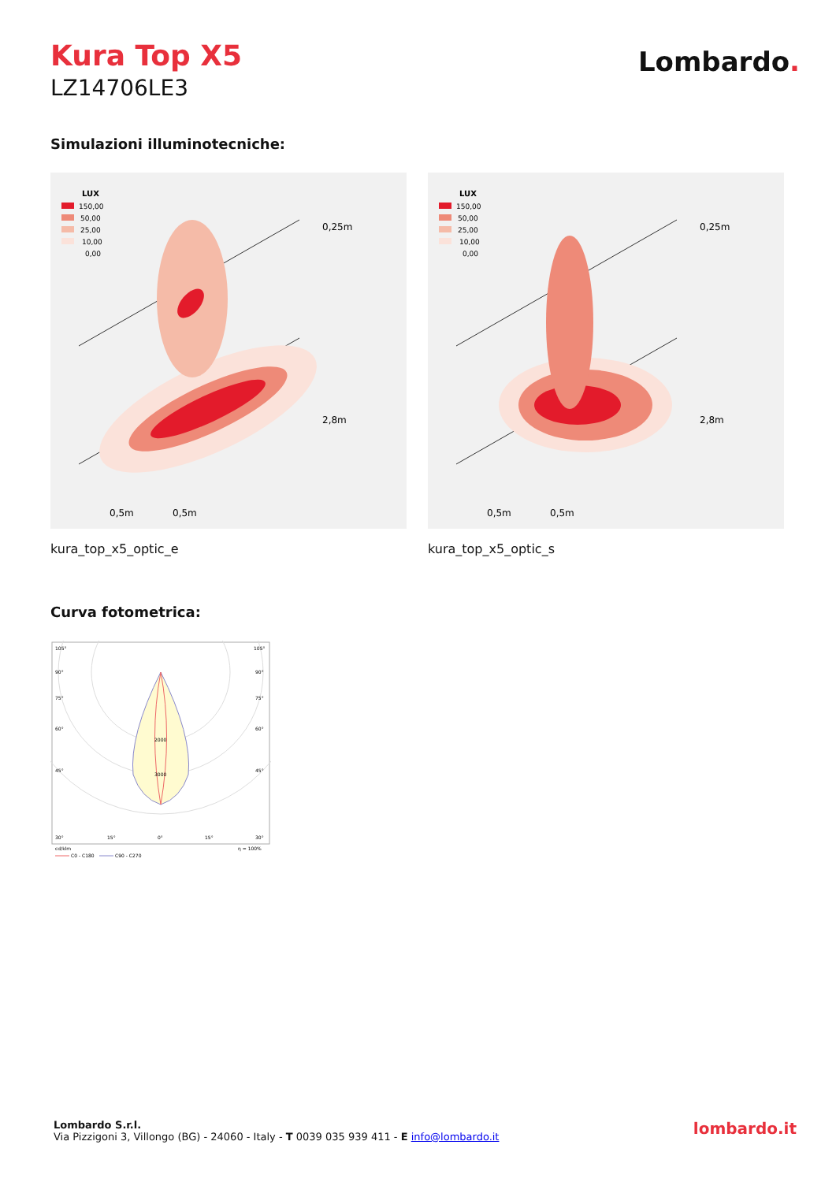Kura Top X5
LZ14706LE3
Lombardo.
Simulazioni illuminotecniche:
LUX
150,00
50,00
25,00
10,00
0,00
0,25m
2,8m
0,5m
0,5m
kura_top_x5_optic_e
LUX
150,00
50,00
25,00
10,00
0,00
0,25m
2,8m
0,5m
0,5m
kura_top_x5_optic_s
Curva fotometrica:
105°
105°
90°
90°
75°
75°
60°
60°
45°
45°
2000
3000
30°
15°
0°
15°
30°
cd/klm
η = 100%
C0 - C180
C90 - C270
Lombardo S.r.l.
Via Pizzigoni 3, Villongo (BG) - 24060 - Italy - T 0039 035 939 411 - E info@lombardo.it
lombardo.it